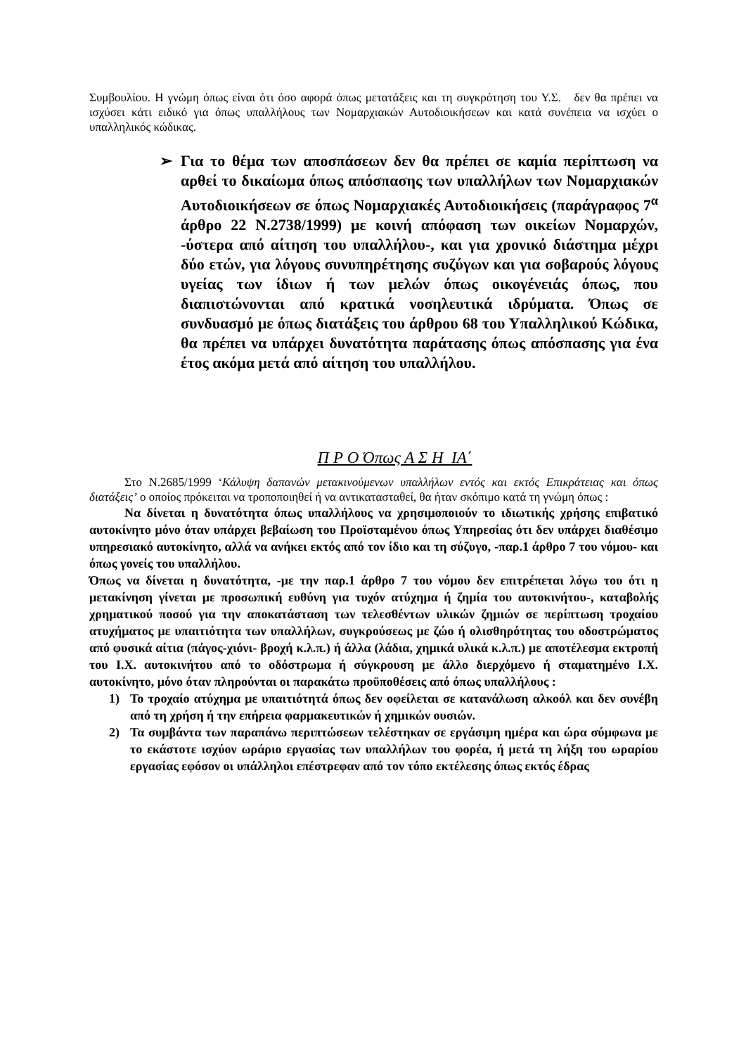Συμβουλίου. Η γνώμη όπως είναι ότι όσο αφορά όπως μετατάξεις και τη συγκρότηση του Υ.Σ. δεν θα πρέπει να ισχύσει κάτι ειδικό για όπως υπαλλήλους των Νομαρχιακών Αυτοδιοικήσεων και κατά συνέπεια να ισχύει ο υπαλληλικός κώδικας.
➢ Για το θέμα των αποσπάσεων δεν θα πρέπει σε καμία περίπτωση να αρθεί το δικαίωμα όπως απόσπασης των υπαλλήλων των Νομαρχιακών Αυτοδιοικήσεων σε όπως Νομαρχιακές Αυτοδιοικήσεις (παράγραφος 7<sup>α</sup> άρθρο 22 Ν.2738/1999) με κοινή απόφαση των οικείων Νομαρχών, -ύστερα από αίτηση του υπαλλήλου-, και για χρονικό διάστημα μέχρι δύο ετών, για λόγους συνυπηρέτησης συζύγων και για σοβαρούς λόγους υγείας των ίδιων ή των μελών όπως οικογένειάς όπως, που διαπιστώνονται από κρατικά νοσηλευτικά ιδρύματα. Όπως σε συνδυασμό με όπως διατάξεις του άρθρου 68 του Υπαλληλικού Κώδικα, θα πρέπει να υπάρχει δυνατότητα παράτασης όπως απόσπασης για ένα έτος ακόμα μετά από αίτηση του υπαλλήλου.
Π Ρ Ο Όπως Α Σ Η ΙΑ΄
Στο Ν.2685/1999 ‘Κάλυψη δαπανών μετακινούμενων υπαλλήλων εντός και εκτός Επικράτειας και όπως διατάξεις’ ο οποίος πρόκειται να τροποποιηθεί ή να αντικατασταθεί, θα ήταν σκόπιμο κατά τη γνώμη όπως :
Να δίνεται η δυνατότητα όπως υπαλλήλους να χρησιμοποιούν το ιδιωτικής χρήσης επιβατικό αυτοκίνητο μόνο όταν υπάρχει βεβαίωση του Προϊσταμένου όπως Υπηρεσίας ότι δεν υπάρχει διαθέσιμο υπηρεσιακό αυτοκίνητο, αλλά να ανήκει εκτός από τον ίδιο και τη σύζυγο, -παρ.1 άρθρο 7 του νόμου- και όπως γονείς του υπαλλήλου.
Όπως να δίνεται η δυνατότητα, -με την παρ.1 άρθρο 7 του νόμου δεν επιτρέπεται λόγω του ότι η μετακίνηση γίνεται με προσωπική ευθύνη για τυχόν ατύχημα ή ζημία του αυτοκινήτου-, καταβολής χρηματικού ποσού για την αποκατάσταση των τελεσθέντων υλικών ζημιών σε περίπτωση τροχαίου ατυχήματος με υπαιτιότητα των υπαλλήλων, συγκρούσεως με ζώο ή ολισθηρότητας του οδοστρώματος από φυσικά αίτια (πάγος-χιόνι- βροχή κ.λ.π.) ή άλλα (λάδια, χημικά υλικά κ.λ.π.) με αποτέλεσμα εκτροπή του Ι.Χ. αυτοκινήτου από το οδόστρωμα ή σύγκρουση με άλλο διερχόμενο ή σταματημένο Ι.Χ. αυτοκίνητο, μόνο όταν πληρούνται οι παρακάτω προϋποθέσεις από όπως υπαλλήλους :
1) Το τροχαίο ατύχημα με υπαιτιότητά όπως δεν οφείλεται σε κατανάλωση αλκοόλ και δεν συνέβη από τη χρήση ή την επήρεια φαρμακευτικών ή χημικών ουσιών.
2) Τα συμβάντα των παραπάνω περιπτώσεων τελέστηκαν σε εργάσιμη ημέρα και ώρα σύμφωνα με το εκάστοτε ισχύον ωράριο εργασίας των υπαλλήλων του φορέα, ή μετά τη λήξη του ωραρίου εργασίας εφόσον οι υπάλληλοι επέστρεφαν από τον τόπο εκτέλεσης όπως εκτός έδρας